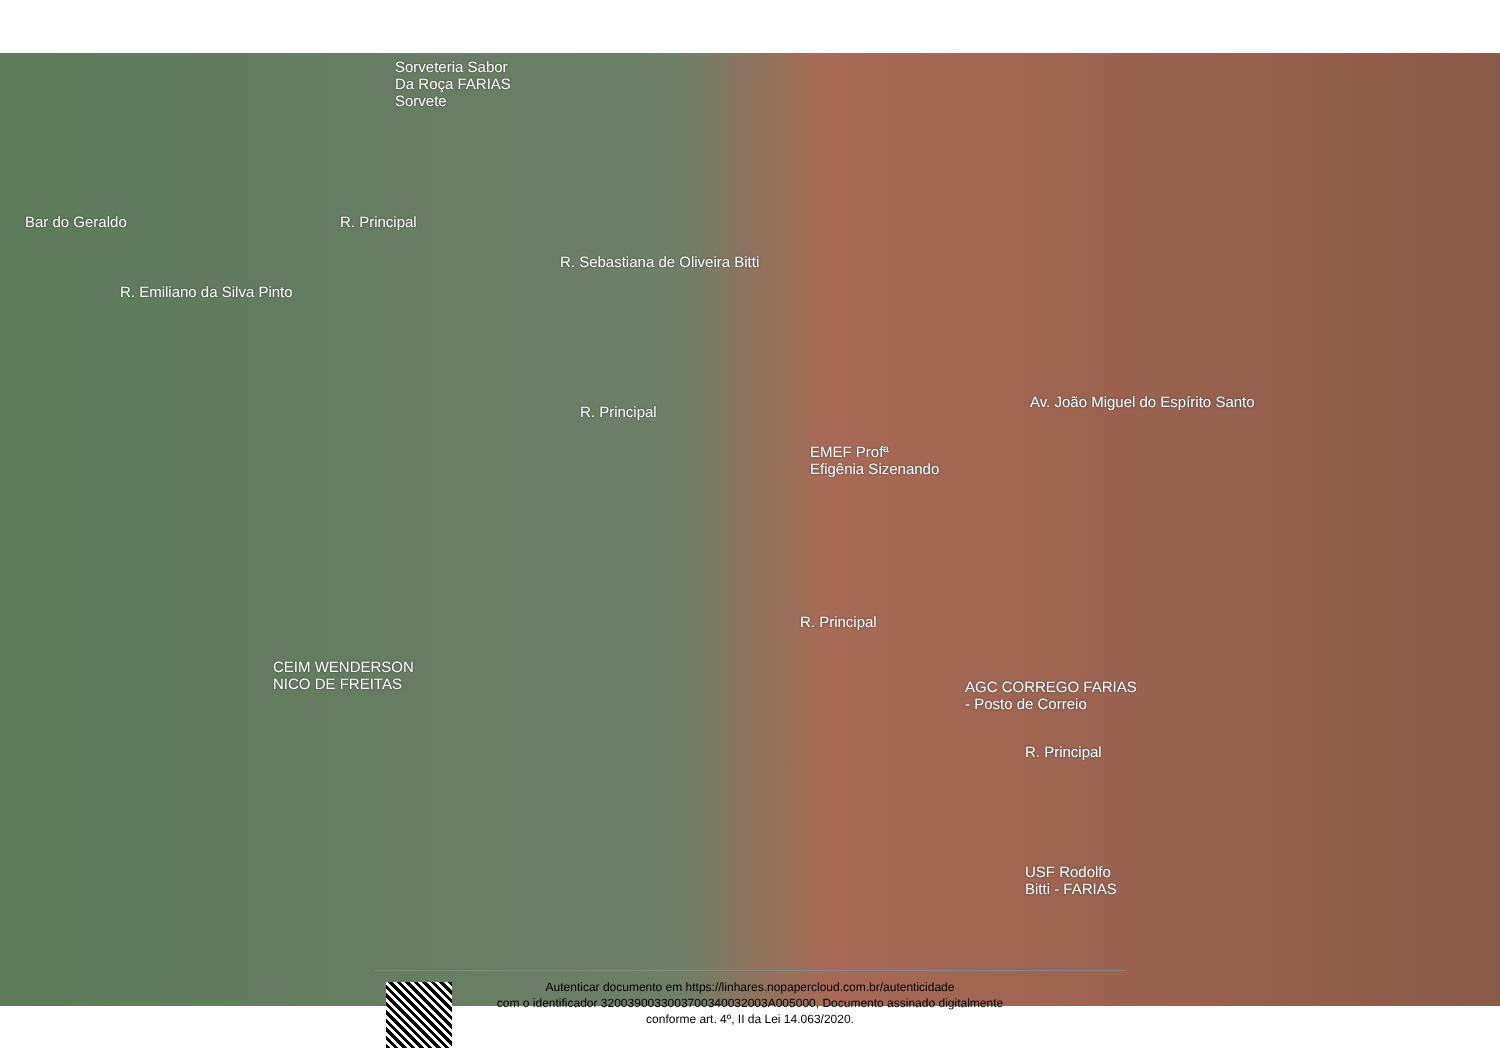Sorveteria Sabor
Da Roça FARIAS
Sorvete
Bar do Geraldo
R. Emiliano da Silva Pinto
R. Principal
R. Sebastiana de Oliveira Bitti
R. Principal
Av. João Miguel do Espírito Santo
EMEF Profª
Efigênia Sizenando
R. Principal
CEIM WENDERSON
NICO DE FREITAS
AGC CORREGO FARIAS
- Posto de Correio
R. Principal
USF Rodolfo
Bitti - FARIAS
Autenticar documento em https://linhares.nopapercloud.com.br/autenticidade
com o identificador 3200390033003700340032003A005000, Documento assinado digitalmente
conforme art. 4º, II da Lei 14.063/2020.